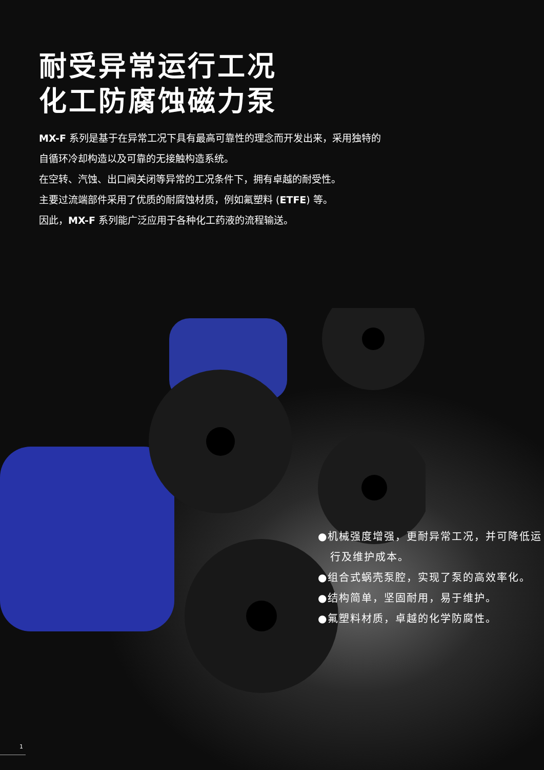耐受异常运行工况
化工防腐蚀磁力泵
MX-F 系列是基于在异常工况下具有最高可靠性的理念而开发出来，采用独特的
自循环冷却构造以及可靠的无接触构造系统。
在空转、汽蚀、出口阀关闭等异常的工况条件下，拥有卓越的耐受性。
主要过流端部件采用了优质的耐腐蚀材质，例如氟塑料 (ETFE) 等。
因此，MX-F 系列能广泛应用于各种化工药液的流程输送。
●机械强度增强，更耐异常工况，并可降低运行及维护成本。
●组合式蜗壳泵腔，实现了泵的高效率化。
●结构简单，坚固耐用，易于维护。
●氟塑料材质，卓越的化学防腐性。
1